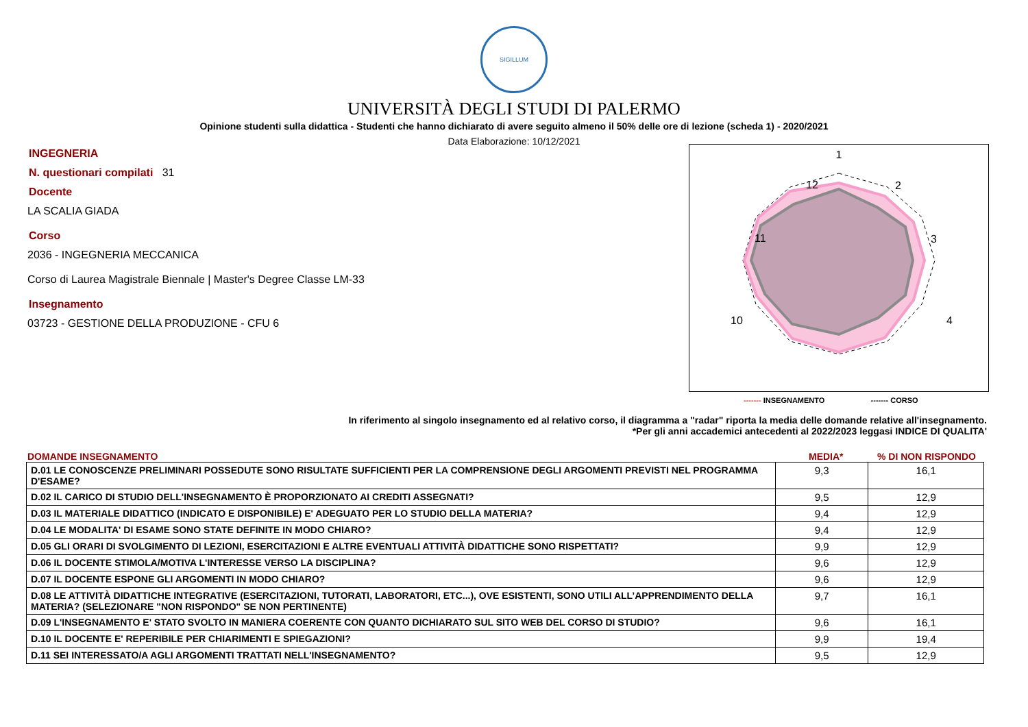SIGILLUM
UNIVERSITÀ DEGLI STUDI DI PALERMO
Opinione studenti sulla didattica - Studenti che hanno dichiarato di avere seguito almeno il 50% delle ore di lezione (scheda 1) - 2020/2021
Data Elaborazione: 10/12/2021
INGEGNERIA
N. questionari compilati 31
Docente
LA SCALIA GIADA
Corso
2036 - INGEGNERIA MECCANICA
Corso di Laurea Magistrale Biennale | Master's Degree Classe LM-33
Insegnamento
03723 - GESTIONE DELLA PRODUZIONE - CFU 6
1
2
3
4
10
11
12
------- INSEGNAMENTO ------- CORSO
In riferimento al singolo insegnamento ed al relativo corso, il diagramma a "radar" riporta la media delle domande relative all'insegnamento.
*Per gli anni accademici antecedenti al 2022/2023 leggasi INDICE DI QUALITA'
DOMANDE INSEGNAMENTO MEDIA*% DI NON RISPONDO
| D.01 LE CONOSCENZE PRELIMINARI POSSEDUTE SONO RISULTATE SUFFICIENTI PER LA COMPRENSIONE DEGLI ARGOMENTI PREVISTI NEL PROGRAMMA D'ESAME? | 9,3 | 16,1 |
| D.02 IL CARICO DI STUDIO DELL'INSEGNAMENTO È PROPORZIONATO AI CREDITI ASSEGNATI? | 9,5 | 12,9 |
| D.03 IL MATERIALE DIDATTICO (INDICATO E DISPONIBILE) E' ADEGUATO PER LO STUDIO DELLA MATERIA? | 9,4 | 12,9 |
| D.04 LE MODALITA' DI ESAME SONO STATE DEFINITE IN MODO CHIARO? | 9,4 | 12,9 |
| D.05 GLI ORARI DI SVOLGIMENTO DI LEZIONI, ESERCITAZIONI E ALTRE EVENTUALI ATTIVITÀ DIDATTICHE SONO RISPETTATI? | 9,9 | 12,9 |
| D.06 IL DOCENTE STIMOLA/MOTIVA L'INTERESSE VERSO LA DISCIPLINA? | 9,6 | 12,9 |
| D.07 IL DOCENTE ESPONE GLI ARGOMENTI IN MODO CHIARO? | 9,6 | 12,9 |
| D.08 LE ATTIVITÀ DIDATTICHE INTEGRATIVE (ESERCITAZIONI, TUTORATI, LABORATORI, ETC...), OVE ESISTENTI, SONO UTILI ALL’APPRENDIMENTO DELLA MATERIA? (SELEZIONARE "NON RISPONDO" SE NON PERTINENTE) | 9,7 | 16,1 |
| D.09 L'INSEGNAMENTO E' STATO SVOLTO IN MANIERA COERENTE CON QUANTO DICHIARATO SUL SITO WEB DEL CORSO DI STUDIO? | 9,6 | 16,1 |
| D.10 IL DOCENTE E' REPERIBILE PER CHIARIMENTI E SPIEGAZIONI? | 9,9 | 19,4 |
| D.11 SEI INTERESSATO/A AGLI ARGOMENTI TRATTATI NELL'INSEGNAMENTO? | 9,5 | 12,9 |